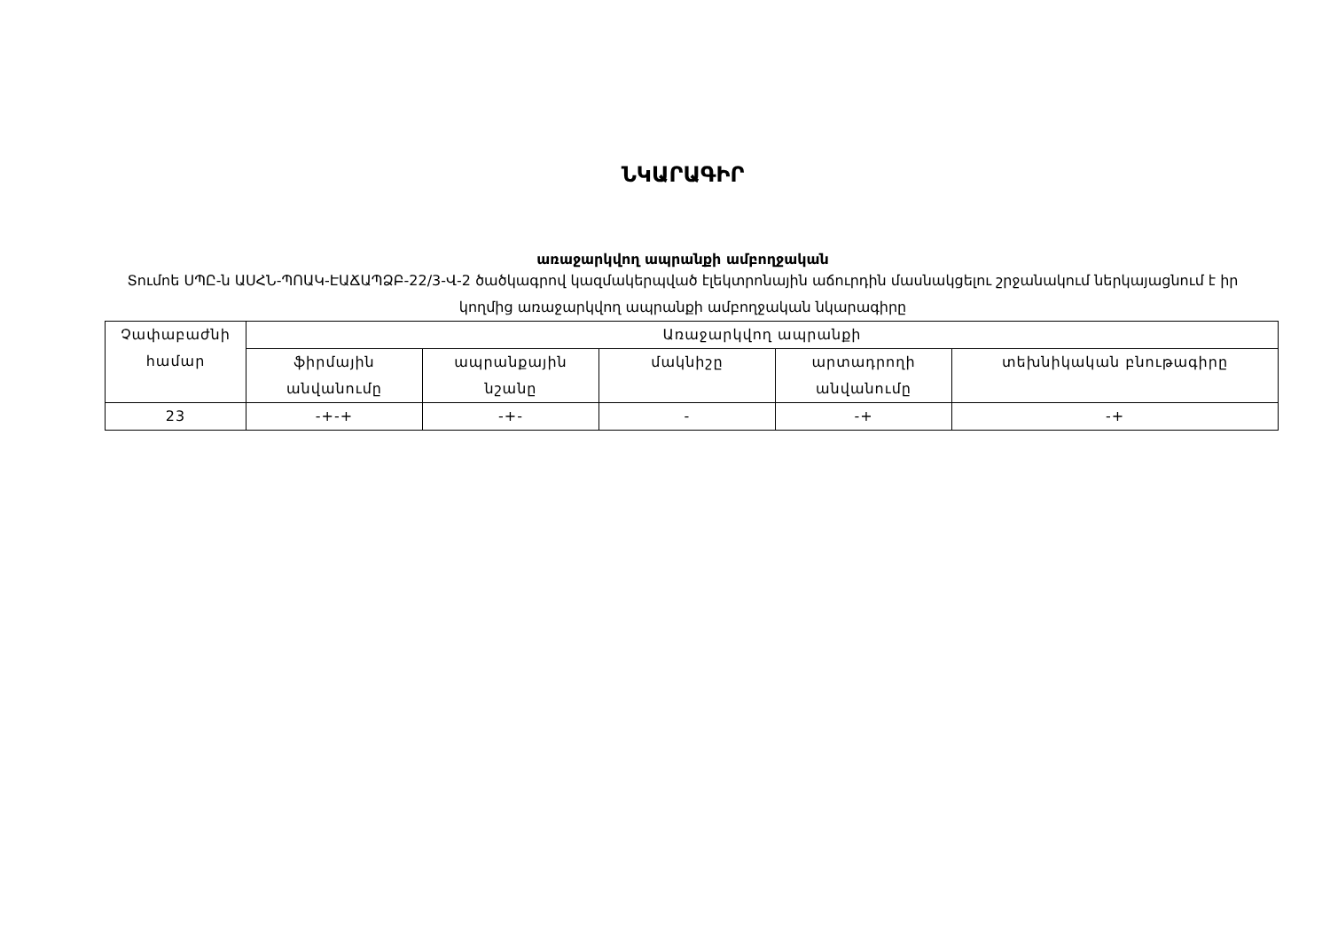ՆԿԱՐԱԳԻՐ
առաջարկվող ապրանքի ամբողջական
Տումոե ՍՊԸ-ն ԱՍՀՆ-ՊՈԱԿ-ԷԱՃԱՊՁԲ-22/3-Վ-2 ծածկագրով կազմակերպված էլեկտրոնային աճուրդին մասնակցելու շրջանակում ներկայացնում է իր կողմից առաջարկվող ապրանքի ամբողջական նկարագիրը
| Չափաբաժնի համար | Առաջարկվող ապրանքի | | | | |
| --- | --- | --- | --- | --- | --- |
| | ֆիրմային անվանումը | ապրանքային նշանը | մակնիշը | արտադրողի անվանումը | տեխնիկական բնութագիրը |
| 23 | -+-+ | -+- | - | -+ | -+ |